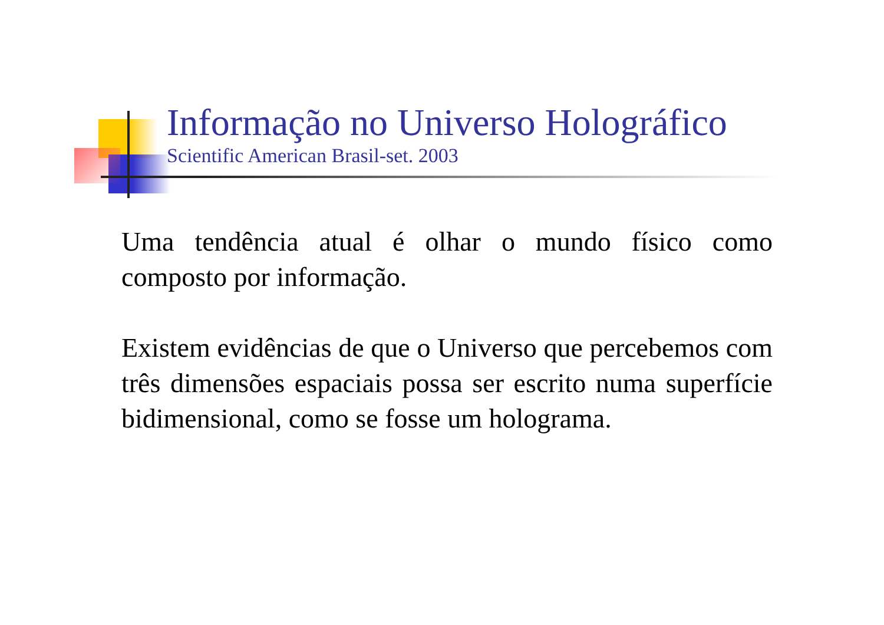Informação no Universo Holográfico
Scientific American Brasil-set. 2003
Uma tendência atual é olhar o mundo físico como composto por informação.
Existem evidências de que o Universo que percebemos com três dimensões espaciais possa ser escrito numa superfície bidimensional, como se fosse um holograma.